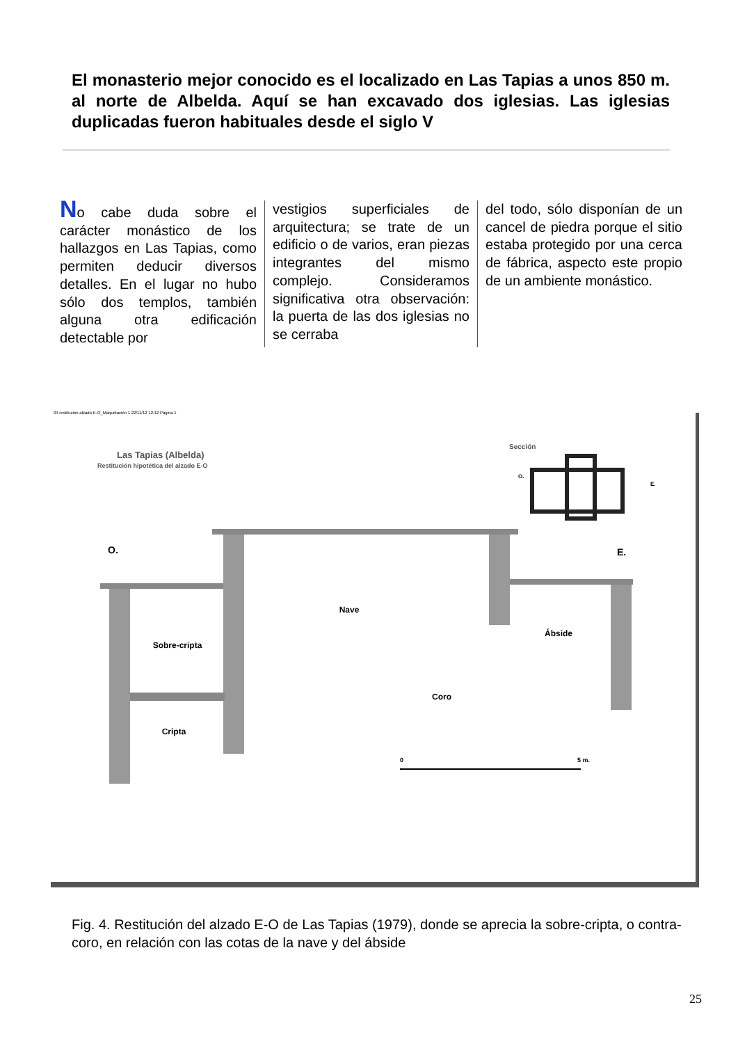El monasterio mejor conocido es el localizado en Las Tapias a unos 850 m. al norte de Albelda. Aquí se han excavado dos iglesias. Las iglesias duplicadas fueron habituales desde el siglo V
No cabe duda sobre el carácter monástico de los hallazgos en Las Tapias, como permiten deducir diversos detalles. En el lugar no hubo sólo dos templos, también alguna otra edificación detectable por
vestigios superficiales de arquitectura; se trate de un edificio o de varios, eran piezas integrantes del mismo complejo. Consideramos significativa otra observación: la puerta de las dos iglesias no se cerraba
del todo, sólo disponían de un cancel de piedra porque el sitio estaba protegido por una cerca de fábrica, aspecto este propio de un ambiente monástico.
04 restitucion alzado E-O_Maquetación 1 22/11/12 12:12 Página 1
Las Tapias (Albelda)
Restitución hipotética del alzado E-O
Sección
O.
E.
Sobre-cripta
Cripta
Nave
Coro
Ábside
O.
E.
0
5 m.
Fig. 4. Restitución del alzado E-O de Las Tapias (1979), donde se aprecia la sobre-cripta, o contra-coro, en relación con las cotas de la nave y del ábside
25